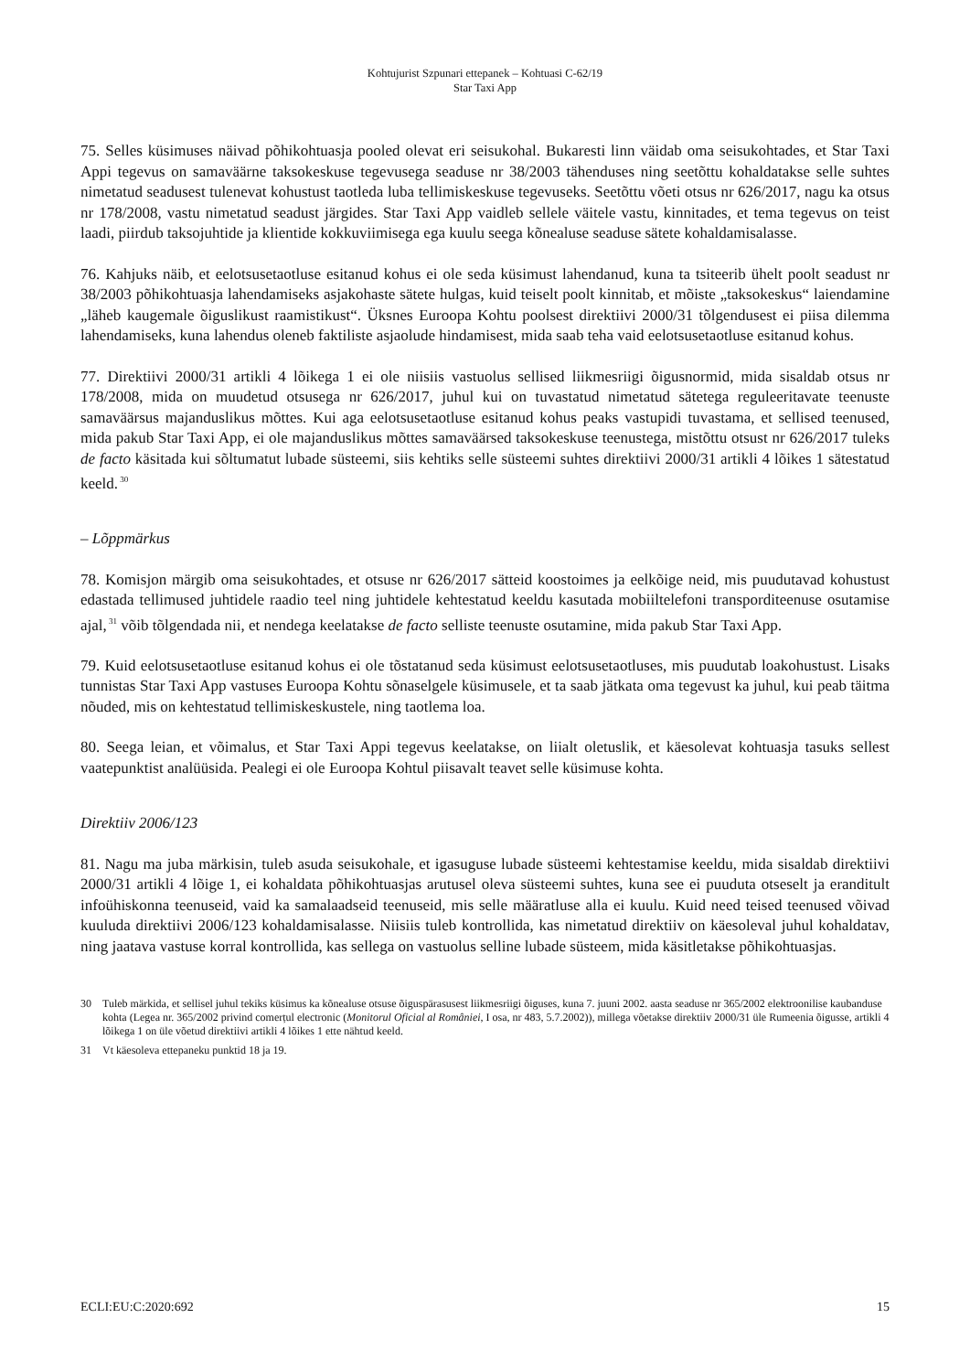Kohtujurist Szpunari ettepanek – Kohtuasi C-62/19
Star Taxi App
75. Selles küsimuses näivad põhikohtuasja pooled olevat eri seisukohal. Bukaresti linn väidab oma seisukohtades, et Star Taxi Appi tegevus on samaväärne taksokeskuse tegevusega seaduse nr 38/2003 tähenduses ning seetõttu kohaldatakse selle suhtes nimetatud seadusest tulenevat kohustust taotleda luba tellimiskeskuse tegevuseks. Seetõttu võeti otsus nr 626/2017, nagu ka otsus nr 178/2008, vastu nimetatud seadust järgides. Star Taxi App vaidleb sellele väitele vastu, kinnitades, et tema tegevus on teist laadi, piirdub taksojuhtide ja klientide kokkuviimisega ega kuulu seega kõnealuse seaduse sätete kohaldamisalasse.
76. Kahjuks näib, et eelotsusetaotluse esitanud kohus ei ole seda küsimust lahendanud, kuna ta tsiteerib ühelt poolt seadust nr 38/2003 põhikohtuasja lahendamiseks asjakohaste sätete hulgas, kuid teiselt poolt kinnitab, et mõiste „taksokeskus“ laiendamine „läheb kaugemale õiguslikust raamistikust“. Üksnes Euroopa Kohtu poolsest direktiivi 2000/31 tõlgendusest ei piisa dilemma lahendamiseks, kuna lahendus oleneb faktiliste asjaolude hindamisest, mida saab teha vaid eelotsusetaotluse esitanud kohus.
77. Direktiivi 2000/31 artikli 4 lõikega 1 ei ole niisiis vastuolus sellised liikmesriigi õigusnormid, mida sisaldab otsus nr 178/2008, mida on muudetud otsusega nr 626/2017, juhul kui on tuvastatud nimetatud sätetega reguleeritavate teenuste samaväärsus majanduslikus mõttes. Kui aga eelotsusetaotluse esitanud kohus peaks vastupidi tuvastama, et sellised teenused, mida pakub Star Taxi App, ei ole majanduslikus mõttes samaväärsed taksokeskuse teenustega, mistõttu otsust nr 626/2017 tuleks de facto käsitada kui sõltumatut lubade süsteemi, siis kehtiks selle süsteemi suhtes direktiivi 2000/31 artikli 4 lõikes 1 sätestatud keeld.<sup>30</sup>
– Lõppmärkus
78. Komisjon märgib oma seisukohtades, et otsuse nr 626/2017 sätteid koostoimes ja eelkõige neid, mis puudutavad kohustust edastada tellimused juhtidele raadio teel ning juhtidele kehtestatud keeldu kasutada mobiiltelefoni transporditeenuse osutamise ajal,<sup>31</sup> võib tõlgendada nii, et nendega keelatakse de facto selliste teenuste osutamine, mida pakub Star Taxi App.
79. Kuid eelotsusetaotluse esitanud kohus ei ole tõstatanud seda küsimust eelotsusetaotluses, mis puudutab loakohustust. Lisaks tunnistas Star Taxi App vastuses Euroopa Kohtu sõnaselgele küsimusele, et ta saab jätkata oma tegevust ka juhul, kui peab täitma nõuded, mis on kehtestatud tellimiskeskustele, ning taotlema loa.
80. Seega leian, et võimalus, et Star Taxi Appi tegevus keelatakse, on liialt oletuslik, et käesolevat kohtuasja tasuks sellest vaatepunktist analüüsida. Pealegi ei ole Euroopa Kohtul piisavalt teavet selle küsimuse kohta.
Direktiiv 2006/123
81. Nagu ma juba märkisin, tuleb asuda seisukohale, et igasuguse lubade süsteemi kehtestamise keeldu, mida sisaldab direktiivi 2000/31 artikli 4 lõige 1, ei kohaldata põhikohtuasjas arutusel oleva süsteemi suhtes, kuna see ei puuduta otseselt ja eranditult infoühiskonna teenuseid, vaid ka samalaadseid teenuseid, mis selle määratluse alla ei kuulu. Kuid need teised teenused võivad kuuluda direktiivi 2006/123 kohaldamisalasse. Niisiis tuleb kontrollida, kas nimetatud direktiiv on käesoleval juhul kohaldatav, ning jaatava vastuse korral kontrollida, kas sellega on vastuolus selline lubade süsteem, mida käsitletakse põhikohtuasjas.
30 Tuleb märkida, et sellisel juhul tekiks küsimus ka kõnealuse otsuse õiguspärasusest liikmesriigi õiguses, kuna 7. juuni 2002. aasta seaduse nr 365/2002 elektroonilise kaubanduse kohta (Legea nr. 365/2002 privind comerțul electronic (Monitorul Oficial al României, I osa, nr 483, 5.7.2002)), millega võetakse direktiiv 2000/31 üle Rumeenia õigusse, artikli 4 lõikega 1 on üle võetud direktiivi artikli 4 lõikes 1 ette nähtud keeld.
31 Vt käesoleva ettepaneku punktid 18 ja 19.
ECLI:EU:C:2020:692 15